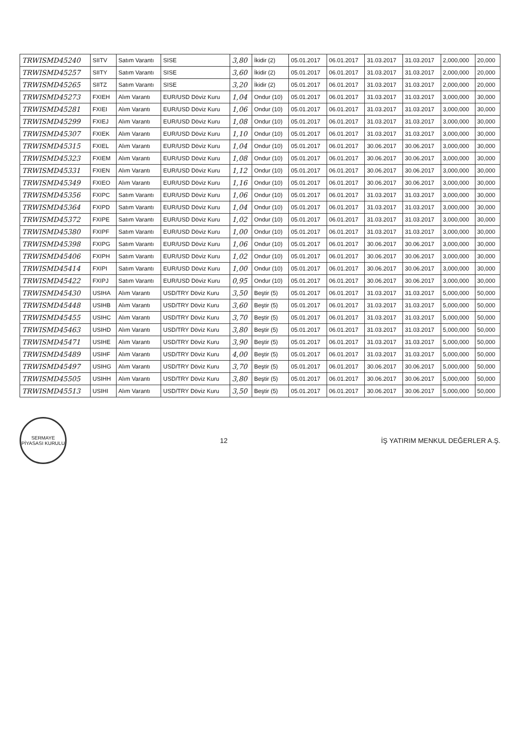| TRWISMD45240 | SIITV | Satım Varantı | SISE | 3,80 | İkidir (2) | 05.01.2017 | 06.01.2017 | 31.03.2017 | 31.03.2017 | 2,000,000 | 20,000 |
| TRWISMD45257 | SIITY | Satım Varantı | SISE | 3,60 | İkidir (2) | 05.01.2017 | 06.01.2017 | 31.03.2017 | 31.03.2017 | 2,000,000 | 20,000 |
| TRWISMD45265 | SIITZ | Satım Varantı | SISE | 3,20 | İkidir (2) | 05.01.2017 | 06.01.2017 | 31.03.2017 | 31.03.2017 | 2,000,000 | 20,000 |
| TRWISMD45273 | FXIEH | Alım Varantı | EUR/USD Döviz Kuru | 1,04 | Ondur (10) | 05.01.2017 | 06.01.2017 | 31.03.2017 | 31.03.2017 | 3,000,000 | 30,000 |
| TRWISMD45281 | FXIEI | Alım Varantı | EUR/USD Döviz Kuru | 1,06 | Ondur (10) | 05.01.2017 | 06.01.2017 | 31.03.2017 | 31.03.2017 | 3,000,000 | 30,000 |
| TRWISMD45299 | FXIEJ | Alım Varantı | EUR/USD Döviz Kuru | 1,08 | Ondur (10) | 05.01.2017 | 06.01.2017 | 31.03.2017 | 31.03.2017 | 3,000,000 | 30,000 |
| TRWISMD45307 | FXIEK | Alım Varantı | EUR/USD Döviz Kuru | 1,10 | Ondur (10) | 05.01.2017 | 06.01.2017 | 31.03.2017 | 31.03.2017 | 3,000,000 | 30,000 |
| TRWISMD45315 | FXIEL | Alım Varantı | EUR/USD Döviz Kuru | 1,04 | Ondur (10) | 05.01.2017 | 06.01.2017 | 30.06.2017 | 30.06.2017 | 3,000,000 | 30,000 |
| TRWISMD45323 | FXIEM | Alım Varantı | EUR/USD Döviz Kuru | 1,08 | Ondur (10) | 05.01.2017 | 06.01.2017 | 30.06.2017 | 30.06.2017 | 3,000,000 | 30,000 |
| TRWISMD45331 | FXIEN | Alım Varantı | EUR/USD Döviz Kuru | 1,12 | Ondur (10) | 05.01.2017 | 06.01.2017 | 30.06.2017 | 30.06.2017 | 3,000,000 | 30,000 |
| TRWISMD45349 | FXIEO | Alım Varantı | EUR/USD Döviz Kuru | 1,16 | Ondur (10) | 05.01.2017 | 06.01.2017 | 30.06.2017 | 30.06.2017 | 3,000,000 | 30,000 |
| TRWISMD45356 | FXIPC | Satım Varantı | EUR/USD Döviz Kuru | 1,06 | Ondur (10) | 05.01.2017 | 06.01.2017 | 31.03.2017 | 31.03.2017 | 3,000,000 | 30,000 |
| TRWISMD45364 | FXIPD | Satım Varantı | EUR/USD Döviz Kuru | 1,04 | Ondur (10) | 05.01.2017 | 06.01.2017 | 31.03.2017 | 31.03.2017 | 3,000,000 | 30,000 |
| TRWISMD45372 | FXIPE | Satım Varantı | EUR/USD Döviz Kuru | 1,02 | Ondur (10) | 05.01.2017 | 06.01.2017 | 31.03.2017 | 31.03.2017 | 3,000,000 | 30,000 |
| TRWISMD45380 | FXIPF | Satım Varantı | EUR/USD Döviz Kuru | 1,00 | Ondur (10) | 05.01.2017 | 06.01.2017 | 31.03.2017 | 31.03.2017 | 3,000,000 | 30,000 |
| TRWISMD45398 | FXIPG | Satım Varantı | EUR/USD Döviz Kuru | 1,06 | Ondur (10) | 05.01.2017 | 06.01.2017 | 30.06.2017 | 30.06.2017 | 3,000,000 | 30,000 |
| TRWISMD45406 | FXIPH | Satım Varantı | EUR/USD Döviz Kuru | 1,02 | Ondur (10) | 05.01.2017 | 06.01.2017 | 30.06.2017 | 30.06.2017 | 3,000,000 | 30,000 |
| TRWISMD45414 | FXIPI | Satım Varantı | EUR/USD Döviz Kuru | 1,00 | Ondur (10) | 05.01.2017 | 06.01.2017 | 30.06.2017 | 30.06.2017 | 3,000,000 | 30,000 |
| TRWISMD45422 | FXIPJ | Satım Varantı | EUR/USD Döviz Kuru | 0,95 | Ondur (10) | 05.01.2017 | 06.01.2017 | 30.06.2017 | 30.06.2017 | 3,000,000 | 30,000 |
| TRWISMD45430 | USIHA | Alım Varantı | USD/TRY Döviz Kuru | 3,50 | Beştir (5) | 05.01.2017 | 06.01.2017 | 31.03.2017 | 31.03.2017 | 5,000,000 | 50,000 |
| TRWISMD45448 | USIHB | Alım Varantı | USD/TRY Döviz Kuru | 3,60 | Beştir (5) | 05.01.2017 | 06.01.2017 | 31.03.2017 | 31.03.2017 | 5,000,000 | 50,000 |
| TRWISMD45455 | USIHC | Alım Varantı | USD/TRY Döviz Kuru | 3,70 | Beştir (5) | 05.01.2017 | 06.01.2017 | 31.03.2017 | 31.03.2017 | 5,000,000 | 50,000 |
| TRWISMD45463 | USIHD | Alım Varantı | USD/TRY Döviz Kuru | 3,80 | Beştir (5) | 05.01.2017 | 06.01.2017 | 31.03.2017 | 31.03.2017 | 5,000,000 | 50,000 |
| TRWISMD45471 | USIHE | Alım Varantı | USD/TRY Döviz Kuru | 3,90 | Beştir (5) | 05.01.2017 | 06.01.2017 | 31.03.2017 | 31.03.2017 | 5,000,000 | 50,000 |
| TRWISMD45489 | USIHF | Alım Varantı | USD/TRY Döviz Kuru | 4,00 | Beştir (5) | 05.01.2017 | 06.01.2017 | 31.03.2017 | 31.03.2017 | 5,000,000 | 50,000 |
| TRWISMD45497 | USIHG | Alım Varantı | USD/TRY Döviz Kuru | 3,70 | Beştir (5) | 05.01.2017 | 06.01.2017 | 30.06.2017 | 30.06.2017 | 5,000,000 | 50,000 |
| TRWISMD45505 | USIHH | Alım Varantı | USD/TRY Döviz Kuru | 3,80 | Beştir (5) | 05.01.2017 | 06.01.2017 | 30.06.2017 | 30.06.2017 | 5,000,000 | 50,000 |
| TRWISMD45513 | USIHI | Alım Varantı | USD/TRY Döviz Kuru | 3,50 | Beştir (5) | 05.01.2017 | 06.01.2017 | 30.06.2017 | 30.06.2017 | 5,000,000 | 50,000 |
SERMAYE PİYASASI KURULU
12
İŞ YATIRIM MENKUL DEĞERLER A.Ş.